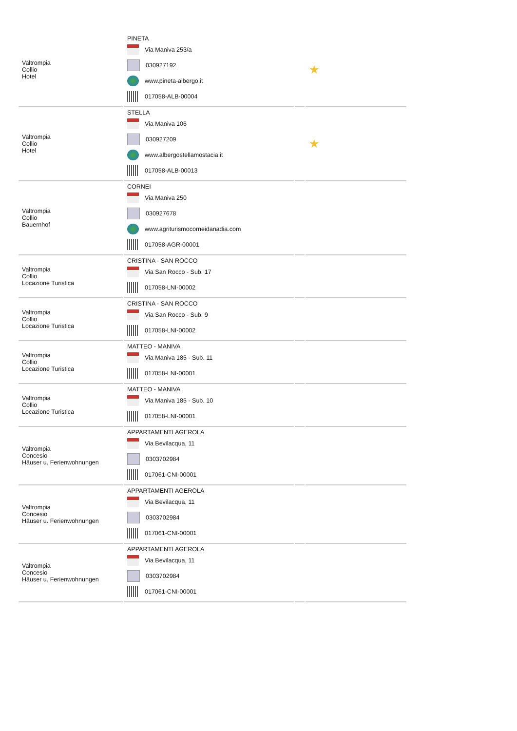| Valtrompia Collio Hotel | PINETA Via Maniva 253/a 030927192 www.pineta-albergo.it 017058-ALB-00004 | | ★ |
| Valtrompia Collio Hotel | STELLA Via Maniva 106 030927209 www.albergostellamostacia.it 017058-ALB-00013 | | ★ |
| Valtrompia Collio Bauernhof | CORNEI Via Maniva 250 030927678 www.agriturismocorneidanadia.com 017058-AGR-00001 | | |
| Valtrompia Collio Locazione Turistica | CRISTINA - SAN ROCCO Via San Rocco - Sub. 17 017058-LNI-00002 | | |
| Valtrompia Collio Locazione Turistica | CRISTINA - SAN ROCCO Via San Rocco - Sub. 9 017058-LNI-00002 | | |
| Valtrompia Collio Locazione Turistica | MATTEO - MANIVA Via Maniva 185 - Sub. 11 017058-LNI-00001 | | |
| Valtrompia Collio Locazione Turistica | MATTEO - MANIVA Via Maniva 185 - Sub. 10 017058-LNI-00001 | | |
| Valtrompia Concesio Häuser u. Ferienwohnungen | APPARTAMENTI AGEROLA Via Bevilacqua, 11 0303702984 017061-CNI-00001 | | |
| Valtrompia Concesio Häuser u. Ferienwohnungen | APPARTAMENTI AGEROLA Via Bevilacqua, 11 0303702984 017061-CNI-00001 | | |
| Valtrompia Concesio Häuser u. Ferienwohnungen | APPARTAMENTI AGEROLA Via Bevilacqua, 11 0303702984 017061-CNI-00001 | | |